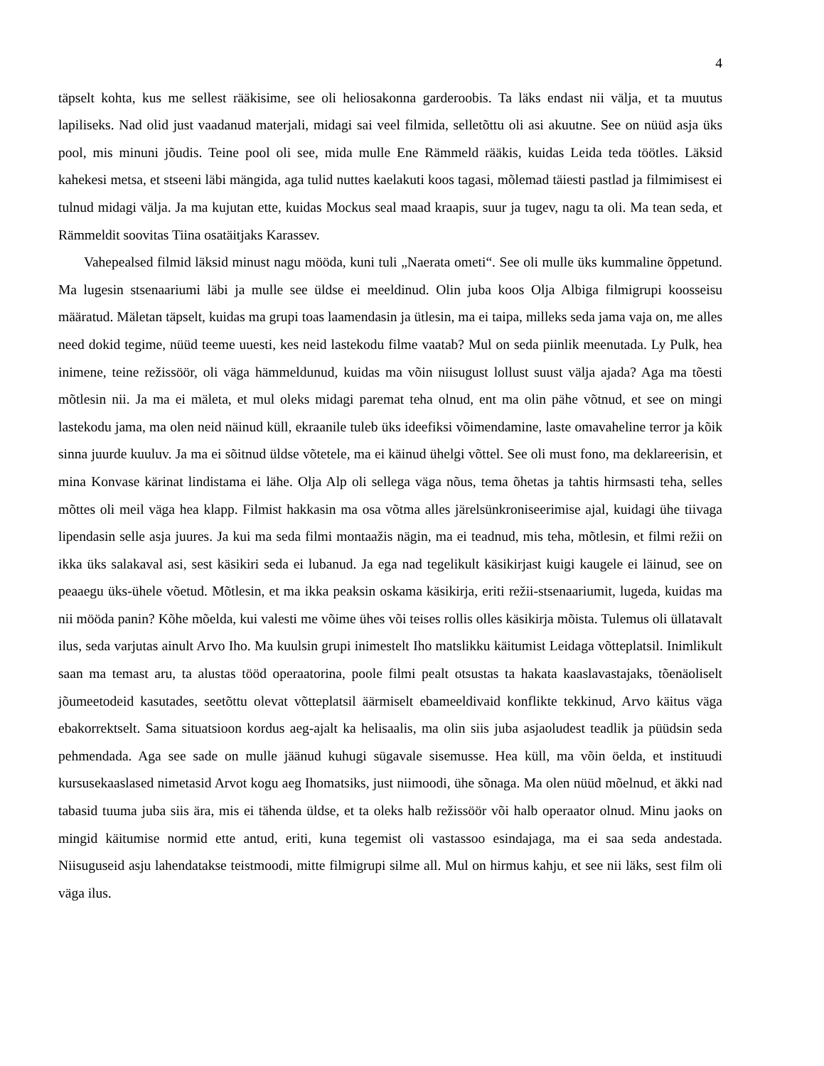4
täpselt kohta, kus me sellest rääkisime, see oli heliosakonna garderoobis. Ta läks endast nii välja, et ta muutus lapiliseks. Nad olid just vaadanud materjali, midagi sai veel filmida, selletõttu oli asi akuutne. See on nüüd asja üks pool, mis minuni jõudis. Teine pool oli see, mida mulle Ene Rämmeld rääkis, kuidas Leida teda töötles. Läksid kahekesi metsa, et stseeni läbi mängida, aga tulid nuttes kaelakuti koos tagasi, mõlemad täiesti pastlad ja filmimisest ei tulnud midagi välja. Ja ma kujutan ette, kuidas Mockus seal maad kraapis, suur ja tugev, nagu ta oli. Ma tean seda, et Rämmeldit soovitas Tiina osatäitjaks Karassev.
Vahepealsed filmid läksid minust nagu mööda, kuni tuli „Naerata ometi“. See oli mulle üks kummaline õppetund. Ma lugesin stsenaariumi läbi ja mulle see üldse ei meeldinud. Olin juba koos Olja Albiga filmigrupi koosseisu määratud. Mäletan täpselt, kuidas ma grupi toas laamendasin ja ütlesin, ma ei taipa, milleks seda jama vaja on, me alles need dokid tegime, nüüd teeme uuesti, kes neid lastekodu filme vaatab? Mul on seda piinlik meenutada. Ly Pulk, hea inimene, teine režissöör, oli väga hämmeldunud, kuidas ma võin niisugust lollust suust välja ajada? Aga ma tõesti mõtlesin nii. Ja ma ei mäleta, et mul oleks midagi paremat teha olnud, ent ma olin pähe võtnud, et see on mingi lastekodu jama, ma olen neid näinud küll, ekraanile tuleb üks ideefiksi võimendamine, laste omavaheline terror ja kõik sinna juurde kuuluv. Ja ma ei sõitnud üldse võtetele, ma ei käinud ühelgi võttel. See oli must fono, ma deklareerisin, et mina Konvase kärinat lindistama ei lähe. Olja Alp oli sellega väga nõus, tema õhetas ja tahtis hirmsasti teha, selles mõttes oli meil väga hea klapp. Filmist hakkasin ma osa võtma alles järelsünkroniseerimise ajal, kuidagi ühe tiivaga lipendasin selle asja juures. Ja kui ma seda filmi montaažis nägin, ma ei teadnud, mis teha, mõtlesin, et filmi režii on ikka üks salakaval asi, sest käsikiri seda ei lubanud. Ja ega nad tegelikult käsikirjast kuigi kaugele ei läinud, see on peaaegu üks-ühele võetud. Mõtlesin, et ma ikka peaksin oskama käsikirja, eriti režii-stsenaariumit, lugeda, kuidas ma nii mööda panin? Kõhe mõelda, kui valesti me võime ühes või teises rollis olles käsikirja mõista. Tulemus oli üllatavalt ilus, seda varjutas ainult Arvo Iho. Ma kuulsin grupi inimestelt Iho matslikku käitumist Leidaga võtteplatsil. Inimlikult saan ma temast aru, ta alustas tööd operaatorina, poole filmi pealt otsustas ta hakata kaaslavastajaks, tõenäoliselt jõumeetodeid kasutades, seetõttu olevat võtteplatsil äärmiselt ebameeldivaid konflikte tekkinud, Arvo käitus väga ebakorrektselt. Sama situatsioon kordus aeg-ajalt ka helisaalis, ma olin siis juba asjaoludest teadlik ja püüdsin seda pehmendada. Aga see sade on mulle jäänud kuhugi sügavale sisemusse. Hea küll, ma võin öelda, et instituudi kursusekaaslased nimetasid Arvot kogu aeg Ihomatsiks, just niimoodi, ühe sõnaga. Ma olen nüüd mõelnud, et äkki nad tabasid tuuma juba siis ära, mis ei tähenda üldse, et ta oleks halb režissöör või halb operaator olnud. Minu jaoks on mingid käitumise normid ette antud, eriti, kuna tegemist oli vastassoo esindajaga, ma ei saa seda andestada. Niisuguseid asju lahendatakse teistmoodi, mitte filmigrupi silme all. Mul on hirmus kahju, et see nii läks, sest film oli väga ilus.